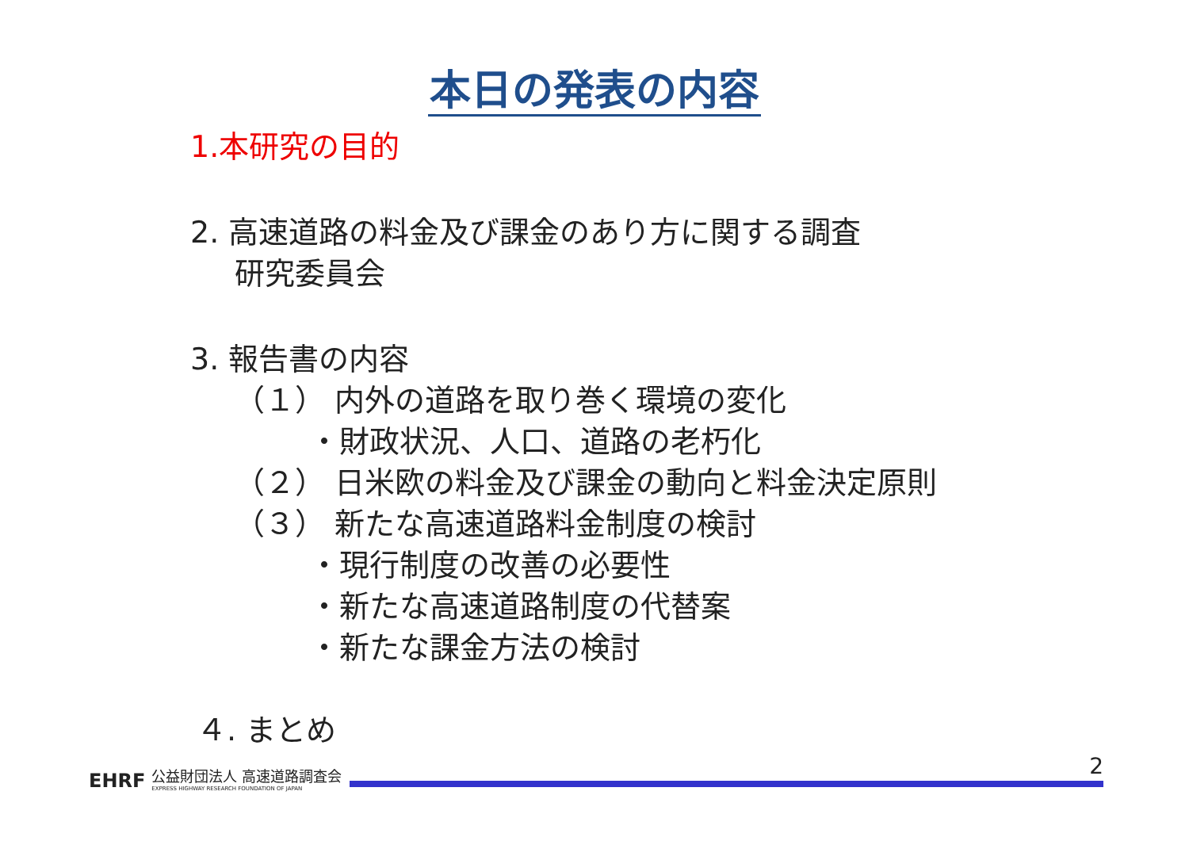本日の発表の内容
1.本研究の目的
2. 高速道路の料金及び課金のあり方に関する調査
研究委員会
3. 報告書の内容
（１） 内外の道路を取り巻く環境の変化
・財政状況、人口、道路の老朽化
（２） 日米欧の料金及び課金の動向と料金決定原則
（３） 新たな高速道路料金制度の検討
・現行制度の改善の必要性
・新たな高速道路制度の代替案
・新たな課金方法の検討
４. まとめ
EHRF 公益財団法人 高速道路調査会
EXPRESS HIGHWAY RESEARCH FOUNDATION OF JAPAN
2